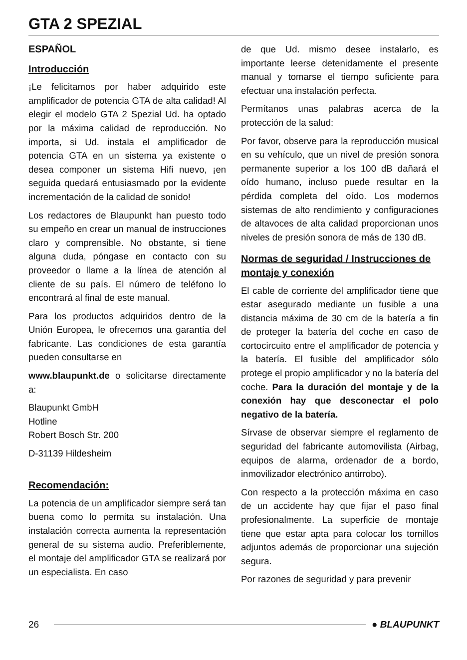GTA 2 SPEZIAL
ESPAÑOL
Introducción
¡Le felicitamos por haber adquirido este amplificador de potencia GTA de alta calidad! Al elegir el modelo GTA 2 Spezial Ud. ha optado por la máxima calidad de reproducción. No importa, si Ud. instala el amplificador de potencia GTA en un sistema ya existente o desea componer un sistema Hifi nuevo, ¡en seguida quedará entusiasmado por la evidente incrementación de la calidad de sonido!
Los redactores de Blaupunkt han puesto todo su empeño en crear un manual de instrucciones claro y comprensible. No obstante, si tiene alguna duda, póngase en contacto con su proveedor o llame a la línea de atención al cliente de su país. El número de teléfono lo encontrará al final de este manual.
Para los productos adquiridos dentro de la Unión Europea, le ofrecemos una garantía del fabricante. Las condiciones de esta garantía pueden consultarse en
www.blaupunkt.de o solicitarse directamente a:
Blaupunkt GmbH
Hotline
Robert Bosch Str. 200
D-31139 Hildesheim
Recomendación:
La potencia de un amplificador siempre será tan buena como lo permita su instalación. Una instalación correcta aumenta la representación general de su sistema audio. Preferiblemente, el montaje del amplificador GTA se realizará por un especialista. En caso
de que Ud. mismo desee instalarlo, es importante leerse detenidamente el presente manual y tomarse el tiempo suficiente para efectuar una instalación perfecta.
Permítanos unas palabras acerca de la protección de la salud:
Por favor, observe para la reproducción musical en su vehículo, que un nivel de presión sonora permanente superior a los 100 dB dañará el oído humano, incluso puede resultar en la pérdida completa del oído. Los modernos sistemas de alto rendimiento y configuraciones de altavoces de alta calidad proporcionan unos niveles de presión sonora de más de 130 dB.
Normas de seguridad / Instrucciones de montaje y conexión
El cable de corriente del amplificador tiene que estar asegurado mediante un fusible a una distancia máxima de 30 cm de la batería a fin de proteger la batería del coche en caso de cortocircuito entre el amplificador de potencia y la batería. El fusible del amplificador sólo protege el propio amplificador y no la batería del coche. Para la duración del montaje y de la conexión hay que desconectar el polo negativo de la batería.
Sírvase de observar siempre el reglamento de seguridad del fabricante automovilista (Airbag, equipos de alarma, ordenador de a bordo, inmovilizador electrónico antirrobo).
Con respecto a la protección máxima en caso de un accidente hay que fijar el paso final profesionalmente. La superficie de montaje tiene que estar apta para colocar los tornillos adjuntos además de proporcionar una sujeción segura.
Por razones de seguridad y para prevenir
26 ● BLAUPUNKT